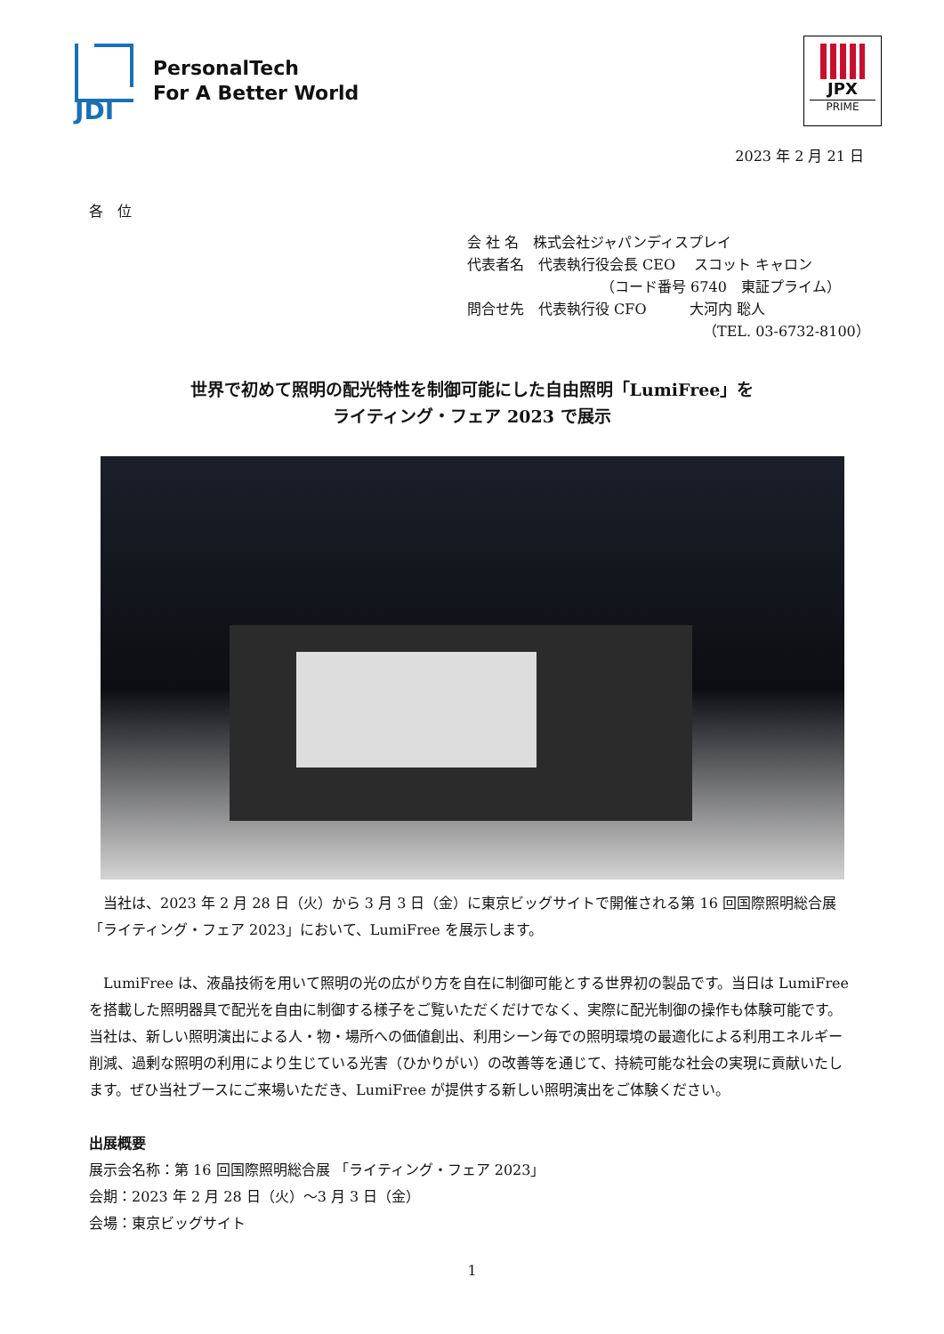JDI
PersonalTech
For A Better World
JPX
PRIME
2023 年 2 月 21 日
各　位
会 社 名　株式会社ジャパンディスプレイ
代表者名　代表執行役会長 CEO　 スコット キャロン
（コード番号 6740　東証プライム）
問合せ先　代表執行役 CFO　　　大河内 聡人
（TEL. 03-6732-8100）
世界で初めて照明の配光特性を制御可能にした自由照明「LumiFree」を
ライティング・フェア 2023 で展示
当社は、2023 年 2 月 28 日（火）から 3 月 3 日（金）に東京ビッグサイトで開催される第 16 回国際照明総合展「ライティング・フェア 2023」において、LumiFree を展示します。
LumiFree は、液晶技術を用いて照明の光の広がり方を自在に制御可能とする世界初の製品です。当日は LumiFree を搭載した照明器具で配光を自由に制御する様子をご覧いただくだけでなく、実際に配光制御の操作も体験可能です。当社は、新しい照明演出による人・物・場所への価値創出、利用シーン毎での照明環境の最適化による利用エネルギー削減、過剰な照明の利用により生じている光害（ひかりがい）の改善等を通じて、持続可能な社会の実現に貢献いたします。ぜひ当社ブースにご来場いただき、LumiFree が提供する新しい照明演出をご体験ください。
出展概要
展示会名称：第 16 回国際照明総合展 「ライティング・フェア 2023」
会期：2023 年 2 月 28 日（火）～3 月 3 日（金）
会場：東京ビッグサイト
1